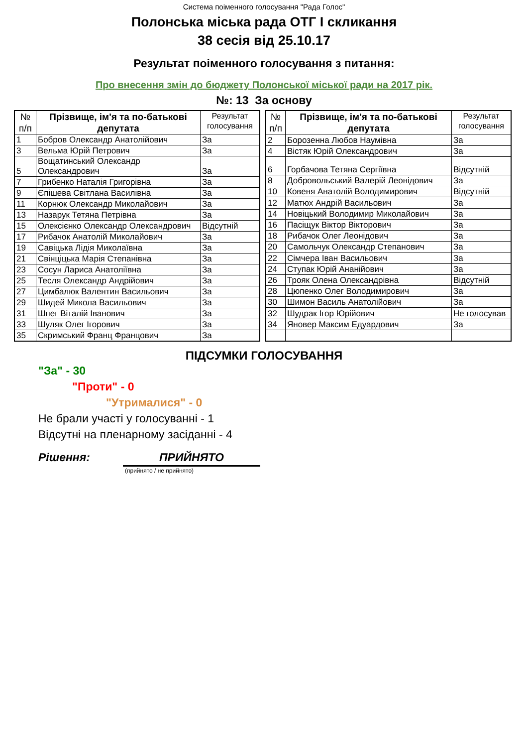Система поіменного голосування "Рада Голос"
Полонська міська рада ОТГ І скликання
38 сесія від 25.10.17
Результат поіменного голосування з питання:
Про внесення змін до бюджету Полонської міської ради на 2017 рік.
№: 13 За основу
| № п/п | Прізвище, ім'я та по-батькові депутата | Результат голосування |
| --- | --- | --- |
| 1 | Бобров Олександр Анатолійович | За |
| 3 | Вельма Юрій Петрович | За |
| 5 | Вощатинський Олександр Олександрович | За |
| 7 | Грибенко Наталія Григорівна | За |
| 9 | Єпішева Світлана Василівна | За |
| 11 | Корнюк Олександр Миколайович | За |
| 13 | Назарук Тетяна Петрівна | За |
| 15 | Олексієнко Олександр Олександрович | Відсутній |
| 17 | Рибачок Анатолій Миколайович | За |
| 19 | Савіцька Лідія Миколаївна | За |
| 21 | Свінціцька Марія Степанівна | За |
| 23 | Сосун Лариса Анатоліївна | За |
| 25 | Тесля Олександр Андрійович | За |
| 27 | Цимбалюк Валентин Васильович | За |
| 29 | Шидей Микола Васильович | За |
| 31 | Шпег Віталій Іванович | За |
| 33 | Шуляк Олег Ігорович | За |
| 35 | Скримський Франц Францович | За |
| № п/п | Прізвище, ім'я та по-батькові депутата | Результат голосування |
| --- | --- | --- |
| 2 | Борозенна Любов Наумівна | За |
| 4 | Вістяк Юрій Олександрович | За |
| 6 | Горбачова Тетяна Сергіївна | Відсутній |
| 8 | Добровольський Валерій Леонідович | За |
| 10 | Ковеня Анатолій Володимирович | Відсутній |
| 12 | Матюх Андрій Васильович | За |
| 14 | Новіцький Володимир Миколайович | За |
| 16 | Пасіщук Віктор Вікторович | За |
| 18 | Рибачок Олег Леонідович | За |
| 20 | Самольчук Олександр Степанович | За |
| 22 | Сімчера Іван Васильович | За |
| 24 | Ступак Юрій Ананійович | За |
| 26 | Трояк Олена Олександрівна | Відсутній |
| 28 | Цюпенко Олег Володимирович | За |
| 30 | Шимон Василь Анатолійович | За |
| 32 | Шудрак Ігор Юрійович | Не голосував |
| 34 | Яновер Максим Едуардович | За |
ПІДСУМКИ ГОЛОСУВАННЯ
"За" - 30
"Проти" - 0
"Утрималися" - 0
Не брали участі у голосуванні - 1
Відсутні на пленарному засіданні - 4
Рішення: ПРИЙНЯТО
(прийнято / не прийнято)